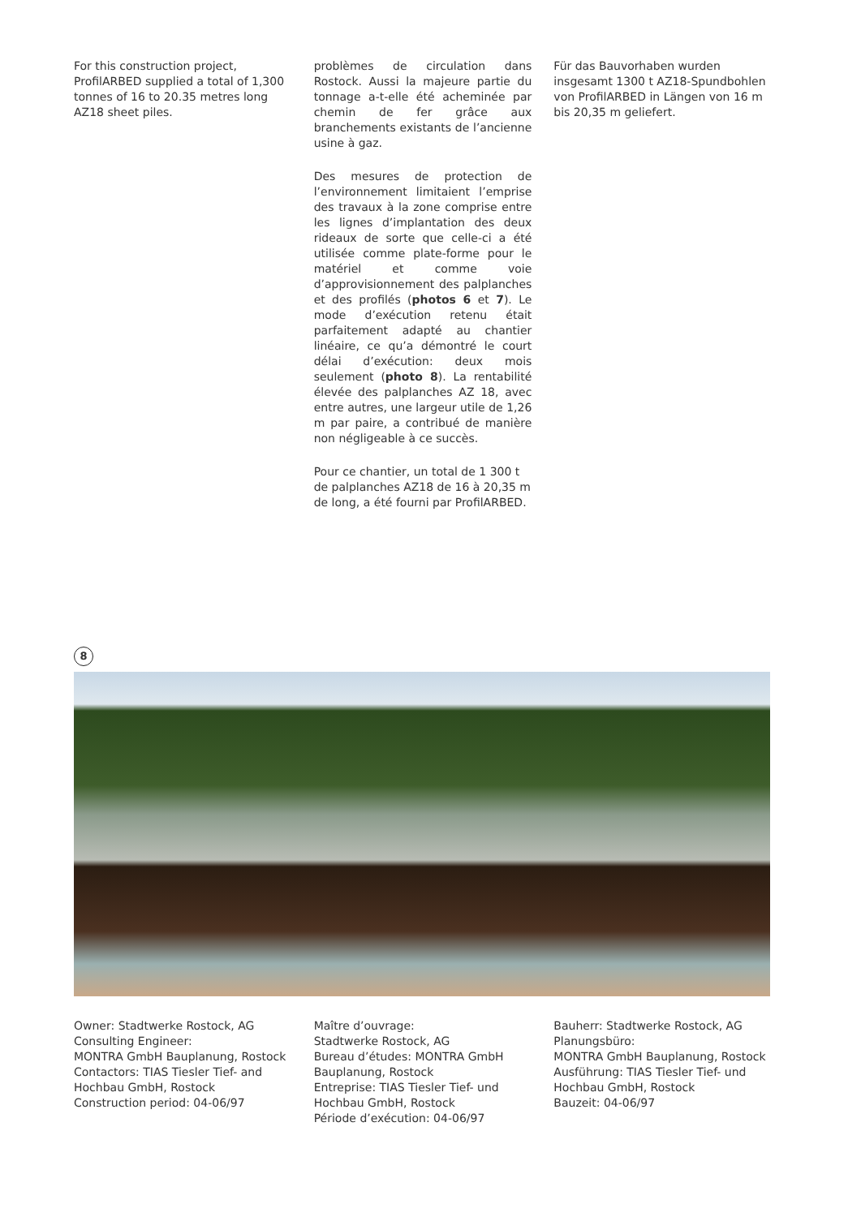For this construction project, ProfilARBED supplied a total of 1,300 tonnes of 16 to 20.35 metres long AZ18 sheet piles.
problèmes de circulation dans Rostock. Aussi la majeure partie du tonnage a-t-elle été acheminée par chemin de fer grâce aux branchements existants de l’ancienne usine à gaz.
Des mesures de protection de l’environnement limitaient l’emprise des travaux à la zone comprise entre les lignes d’implantation des deux rideaux de sorte que celle-ci a été utilisée comme plate-forme pour le matériel et comme voie d’approvisionnement des palplanches et des profilés (photos 6 et 7). Le mode d’exécution retenu était parfaitement adapté au chantier linéaire, ce qu’a démontré le court délai d’exécution: deux mois seulement (photo 8). La rentabilité élevée des palplanches AZ 18, avec entre autres, une largeur utile de 1,26 m par paire, a contribué de manière non négligeable à ce succès.
Pour ce chantier, un total de 1 300 t de palplanches AZ18 de 16 à 20,35 m de long, a été fourni par ProfilARBED.
Für das Bauvorhaben wurden insgesamt 1300 t AZ18-Spundbohlen von ProfilARBED in Längen von 16 m bis 20,35 m geliefert.
8
Owner: Stadtwerke Rostock, AG
Consulting Engineer:
MONTRA GmbH Bauplanung, Rostock
Contactors: TIAS Tiesler Tief- and Hochbau GmbH, Rostock
Construction period: 04-06/97
Maître d’ouvrage:
Stadtwerke Rostock, AG
Bureau d’études: MONTRA GmbH Bauplanung, Rostock
Entreprise: TIAS Tiesler Tief- und Hochbau GmbH, Rostock
Période d’exécution: 04-06/97
Bauherr: Stadtwerke Rostock, AG
Planungsbüro:
MONTRA GmbH Bauplanung, Rostock
Ausführung: TIAS Tiesler Tief- und Hochbau GmbH, Rostock
Bauzeit: 04-06/97